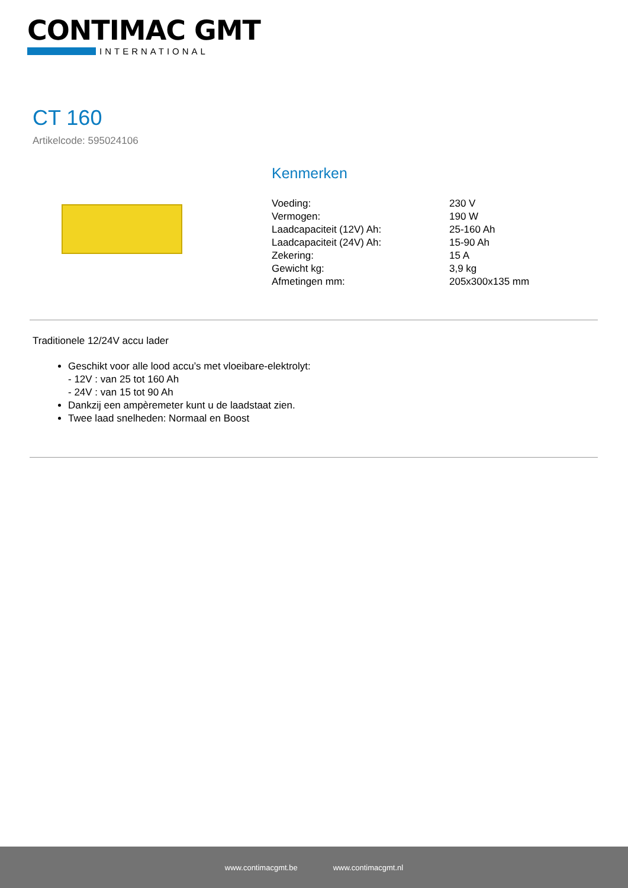CONTIMAC GMT
INTERNATIONAL
CT 160
Artikelcode: 595024106
Kenmerken
| Voeding: | 230 V |
| Vermogen: | 190 W |
| Laadcapaciteit (12V) Ah: | 25-160 Ah |
| Laadcapaciteit (24V) Ah: | 15-90 Ah |
| Zekering: | 15 A |
| Gewicht kg: | 3,9 kg |
| Afmetingen mm: | 205x300x135 mm |
Traditionele 12/24V accu lader
Geschikt voor alle lood accu’s met vloeibare-elektrolyt:
- 12V : van 25 tot 160 Ah
- 24V : van 15 tot 90 Ah
Dankzij een ampèremeter kunt u de laadstaat zien.
Twee laad snelheden: Normaal en Boost
www.contimacgmt.be www.contimacgmt.nl